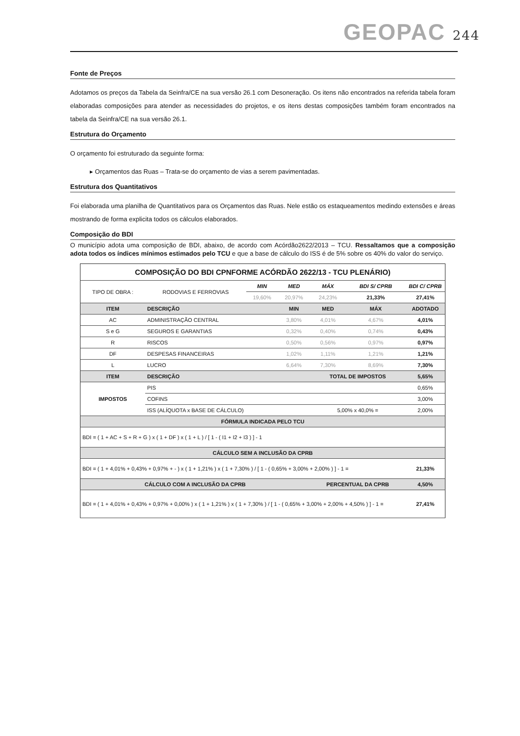GEOPAC 244
Fonte de Preços
Adotamos os preços da Tabela da Seinfra/CE na sua versão 26.1 com Desoneração. Os itens não encontrados na referida tabela foram elaboradas composições para atender as necessidades do projetos, e os itens destas composições também foram encontrados na tabela da Seinfra/CE na sua versão 26.1.
Estrutura do Orçamento
O orçamento foi estruturado da seguinte forma:
▸ Orçamentos das Ruas – Trata-se do orçamento de vias a serem pavimentadas.
Estrutura dos Quantitativos
Foi elaborada uma planilha de Quantitativos para os Orçamentos das Ruas. Nele estão os estaqueamentos medindo extensões e áreas mostrando de forma explicita todos os cálculos elaborados.
Composição do BDI
O município adota uma composição de BDI, abaixo, de acordo com Acórdão2622/2013 – TCU. Ressaltamos que a composição adota todos os índices mínimos estimados pelo TCU e que a base de cálculo do ISS é de 5% sobre os 40% do valor do serviço.
| COMPOSIÇÃO DO BDI CPNFORME ACÓRDÃO 2622/13 - TCU PLENÁRIO) | | | | | | |
| --- | --- | --- | --- | --- | --- | --- |
| TIPO DE OBRA : | RODOVIAS E FERROVIAS | MIN | MED | MÁX | BDI S/ CPRB | BDI C/ CPRB |
| | | 19,60% | 20,97% | 24,23% | 21,33% | 27,41% |
| ITEM | DESCRIÇÃO | | MIN | MED | MÁX | ADOTADO |
| AC | ADMINISTRAÇÃO CENTRAL | | 3,80% | 4,01% | 4,67% | 4,01% |
| S e G | SEGUROS E GARANTIAS | | 0,32% | 0,40% | 0,74% | 0,43% |
| R | RISCOS | | 0,50% | 0,56% | 0,97% | 0,97% |
| DF | DESPESAS FINANCEIRAS | | 1,02% | 1,11% | 1,21% | 1,21% |
| L | LUCRO | | 6,64% | 7,30% | 8,69% | 7,30% |
| ITEM | DESCRIÇÃO | | | TOTAL DE IMPOSTOS | | 5,65% |
| IMPOSTOS | PIS | | | | | 0,65% |
| | COFINS | | | | | 3,00% |
| | ISS (ALÍQUOTA x BASE DE CÁLCULO) | | | 5,00% x 40,0% = | | 2,00% |
| FÓRMULA INDICADA PELO TCU | | | | | | |
| BDI = ( 1 + AC + S + R + G ) x ( 1 + DF ) x ( 1 + L ) / [ 1 - ( I1 + I2 + I3 ) ] - 1 | | | | | | |
| CÁLCULO SEM A INCLUSÃO DA CPRB | | | | | | |
| BDI = ( 1 + 4,01% + 0,43% + 0,97% + - ) x ( 1 + 1,21% ) x ( 1 + 7,30% ) / [ 1 - ( 0,65% + 3,00% + 2,00% ) ] - 1 = | | | | | | 21,33% |
| CÁLCULO COM A INCLUSÃO DA CPRB | | | | PERCENTUAL DA CPRB | | 4,50% |
| BDI = ( 1 + 4,01% + 0,43% + 0,97% + 0,00% ) x ( 1 + 1,21% ) x ( 1 + 7,30% ) / [ 1 - ( 0,65% + 3,00% + 2,00% + 4,50% ) ] - 1 = | | | | | | 27,41% |